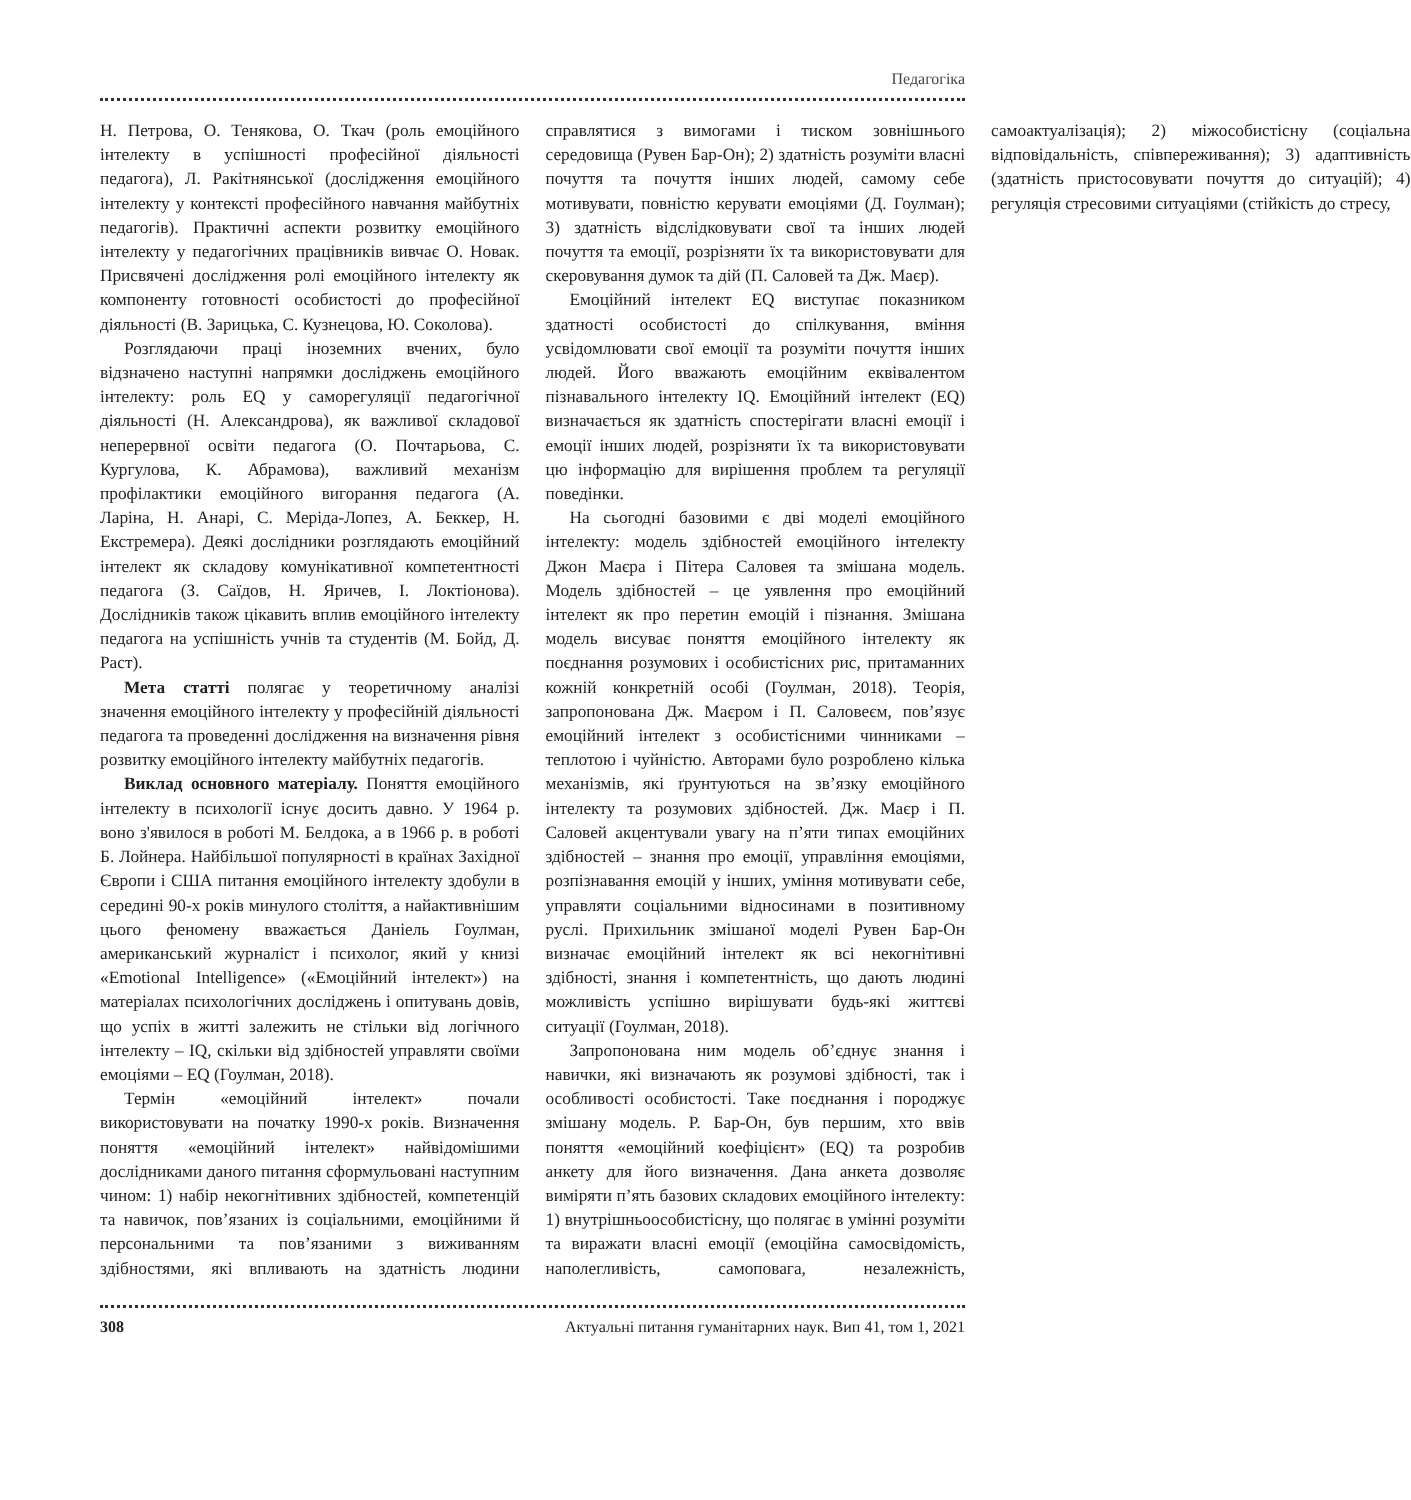Педагогіка
Н. Петрова, О. Тенякова, О. Ткач (роль емоційного інтелекту в успішності професійної діяльності педагога), Л. Ракітнянської (дослідження емоційного інтелекту у контексті професійного навчання майбутніх педагогів). Практичні аспекти розвитку емоційного інтелекту у педагогічних працівників вивчає О. Новак. Присвячені дослідження ролі емоційного інтелекту як компоненту готовності особистості до професійної діяльності (В. Зарицька, С. Кузнецова, Ю. Соколова).
Розглядаючи праці іноземних вчених, було відзначено наступні напрямки досліджень емоційного інтелекту: роль EQ у саморегуляції педагогічної діяльності (Н. Александрова), як важливої складової неперервної освіти педагога (О. Почтарьова, С. Кургулова, К. Абрамова), важливий механізм профілактики емоційного вигорання педагога (А. Ларіна, Н. Анарі, С. Меріда-Лопез, А. Беккер, Н. Екстремера). Деякі дослідники розглядають емоційний інтелект як складову комунікативної компетентності педагога (З. Саїдов, Н. Яричев, І. Локтіонова). Дослідників також цікавить вплив емоційного інтелекту педагога на успішність учнів та студентів (М. Бойд, Д. Раст).
Мета статті полягає у теоретичному аналізі значення емоційного інтелекту у професійній діяльності педагога та проведенні дослідження на визначення рівня розвитку емоційного інтелекту майбутніх педагогів.
Виклад основного матеріалу. Поняття емоційного інтелекту в психології існує досить давно. У 1964 р. воно з'явилося в роботі М. Белдока, а в 1966 р. в роботі Б. Лойнера. Найбільшої популярності в країнах Західної Європи і США питання емоційного інтелекту здобули в середині 90-х років минулого століття, а найактивнішим цього феномену вважається Даніель Гоулман, американський журналіст і психолог, який у книзі «Emotional Intelligence» («Емоційний інтелект») на матеріалах психологічних досліджень і опитувань довів, що успіх в житті залежить не стільки від логічного інтелекту – IQ, скільки від здібностей управляти своїми емоціями – EQ (Гоулман, 2018).
Термін «емоційний інтелект» почали використовувати на початку 1990-х років. Визначення поняття «емоційний інтелект» найвідомішими дослідниками даного питання сформульовані наступним чином: 1) набір некогнітивних здібностей, компетенцій та навичок, пов’язаних із соціальними, емоційними й персональними та пов’язаними з виживанням здібностями, які впливають на здатність людини справлятися з вимогами і тиском зовнішнього середовища (Рувен Бар-Он); 2) здатність розуміти власні почуття та почуття інших людей, самому себе мотивувати, повністю керувати емоціями (Д. Гоулман); 3) здатність відслідковувати свої та інших людей почуття та емоції, розрізняти їх та використовувати для скеровування думок та дій (П. Саловей та Дж. Маєр).
Емоційний інтелект EQ виступає показником здатності особистості до спілкування, вміння усвідомлювати свої емоції та розуміти почуття інших людей. Його вважають емоційним еквівалентом пізнавального інтелекту IQ. Емоційний інтелект (EQ) визначається як здатність спостерігати власні емоції і емоції інших людей, розрізняти їх та використовувати цю інформацію для вирішення проблем та регуляції поведінки.
На сьогодні базовими є дві моделі емоційного інтелекту: модель здібностей емоційного інтелекту Джон Маєра і Пітера Саловея та змішана модель. Модель здібностей – це уявлення про емоційний інтелект як про перетин емоцій і пізнання. Змішана модель висуває поняття емоційного інтелекту як поєднання розумових і особистісних рис, притаманних кожній конкретній особі (Гоулман, 2018). Теорія, запропонована Дж. Маєром і П. Саловеєм, пов’язує емоційний інтелект з особистісними чинниками – теплотою і чуйністю. Авторами було розроблено кілька механізмів, які ґрунтуються на зв’язку емоційного інтелекту та розумових здібностей. Дж. Маєр і П. Саловей акцентували увагу на п’яти типах емоційних здібностей – знання про емоції, управління емоціями, розпізнавання емоцій у інших, уміння мотивувати себе, управляти соціальними відносинами в позитивному руслі. Прихильник змішаної моделі Рувен Бар-Он визначає емоційний інтелект як всі некогнітивні здібності, знання і компетентність, що дають людині можливість успішно вирішувати будь-які життєві ситуації (Гоулман, 2018).
Запропонована ним модель об’єднує знання і навички, які визначають як розумові здібності, так і особливості особистості. Таке поєднання і породжує змішану модель. Р. Бар-Он, був першим, хто ввів поняття «емоційний коефіцієнт» (EQ) та розробив анкету для його визначення. Дана анкета дозволяє виміряти п’ять базових складових емоційного інтелекту: 1) внутрішньоособистісну, що полягає в умінні розуміти та виражати власні емоції (емоційна самосвідомість, наполегливість, самоповага, незалежність, самоактуалізація); 2) міжособистісну (соціальна відповідальність, співпереживання); 3) адаптивність (здатність пристосовувати почуття до ситуацій); 4) регуляція стресовими ситуаціями (стійкість до стресу,
308 Актуальні питання гуманітарних наук. Вип 41, том 1, 2021